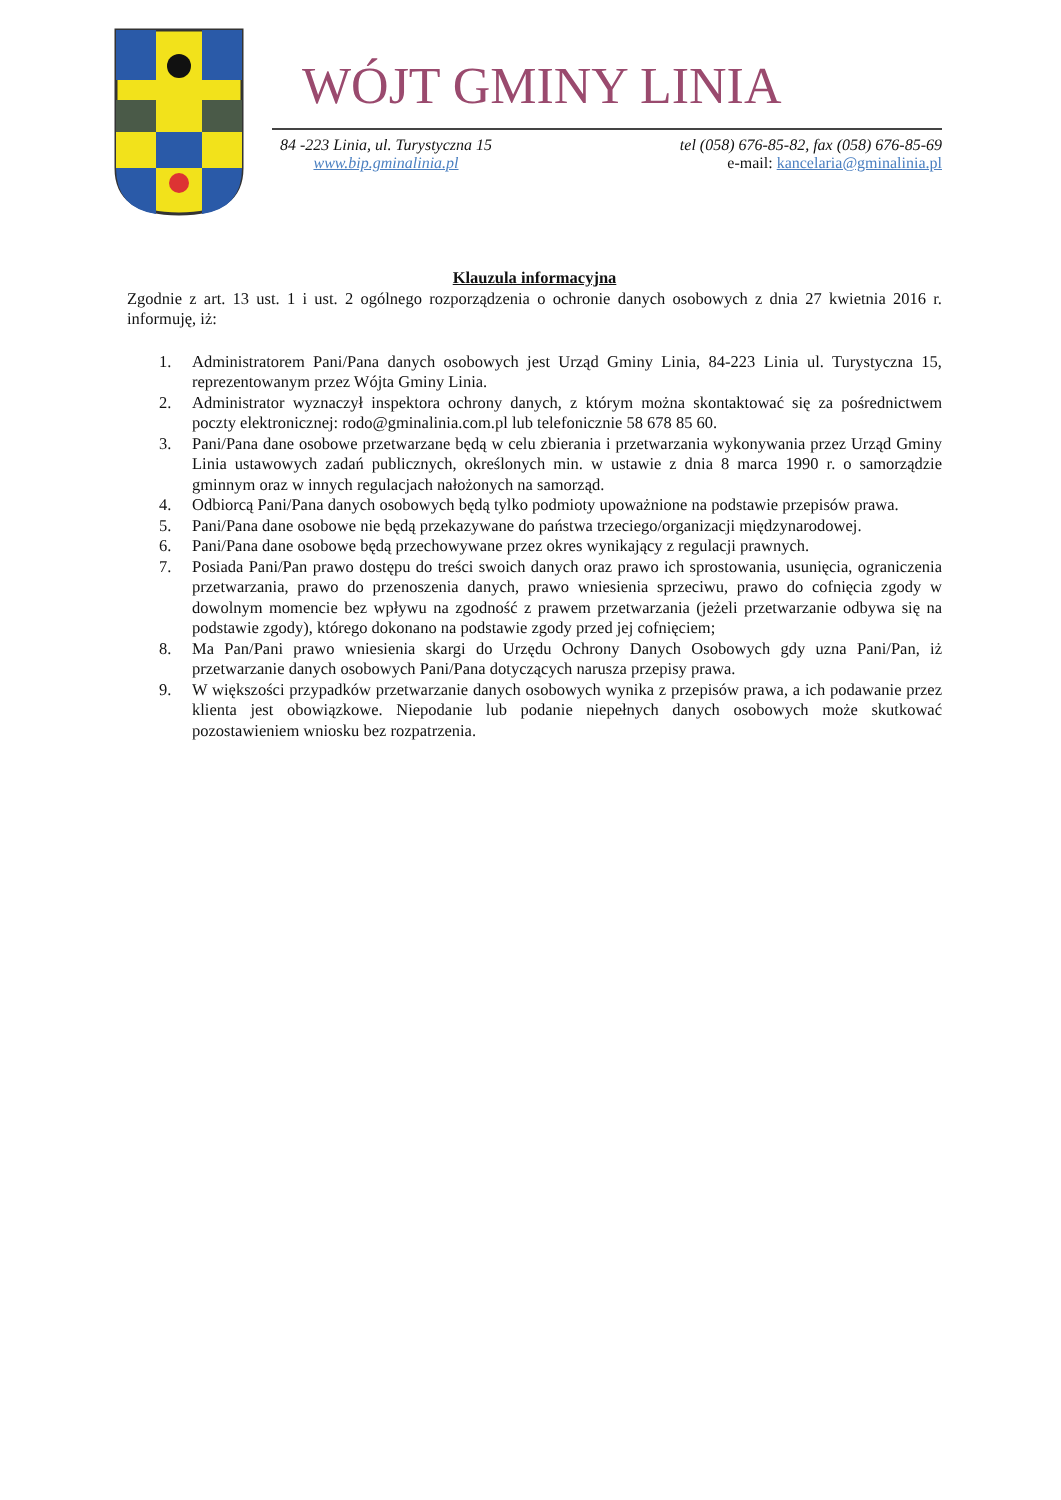WÓJT GMINY LINIA
84 -223 Linia, ul. Turystyczna 15
www.bip.gminalinia.pl
tel (058) 676-85-82, fax (058) 676-85-69
e-mail: kancelaria@gminalinia.pl
Klauzula informacyjna
Zgodnie z art. 13 ust. 1 i ust. 2 ogólnego rozporządzenia o ochronie danych osobowych z dnia 27 kwietnia 2016 r. informuję, iż:
1. Administratorem Pani/Pana danych osobowych jest Urząd Gminy Linia, 84-223 Linia ul. Turystyczna 15, reprezentowanym przez Wójta Gminy Linia.
2. Administrator wyznaczył inspektora ochrony danych, z którym można skontaktować się za pośrednictwem poczty elektronicznej: rodo@gminalinia.com.pl lub telefonicznie 58 678 85 60.
3. Pani/Pana dane osobowe przetwarzane będą w celu zbierania i przetwarzania wykonywania przez Urząd Gminy Linia ustawowych zadań publicznych, określonych min. w ustawie z dnia 8 marca 1990 r. o samorządzie gminnym oraz w innych regulacjach nałożonych na samorząd.
4. Odbiorcą Pani/Pana danych osobowych będą tylko podmioty upoważnione na podstawie przepisów prawa.
5. Pani/Pana dane osobowe nie będą przekazywane do państwa trzeciego/organizacji międzynarodowej.
6. Pani/Pana dane osobowe będą przechowywane przez okres wynikający z regulacji prawnych.
7. Posiada Pani/Pan prawo dostępu do treści swoich danych oraz prawo ich sprostowania, usunięcia, ograniczenia przetwarzania, prawo do przenoszenia danych, prawo wniesienia sprzeciwu, prawo do cofnięcia zgody w dowolnym momencie bez wpływu na zgodność z prawem przetwarzania (jeżeli przetwarzanie odbywa się na podstawie zgody), którego dokonano na podstawie zgody przed jej cofnięciem;
8. Ma Pan/Pani prawo wniesienia skargi do Urzędu Ochrony Danych Osobowych gdy uzna Pani/Pan, iż przetwarzanie danych osobowych Pani/Pana dotyczących narusza przepisy prawa.
9. W większości przypadków przetwarzanie danych osobowych wynika z przepisów prawa, a ich podawanie przez klienta jest obowiązkowe. Niepodanie lub podanie niepełnych danych osobowych może skutkować pozostawieniem wniosku bez rozpatrzenia.